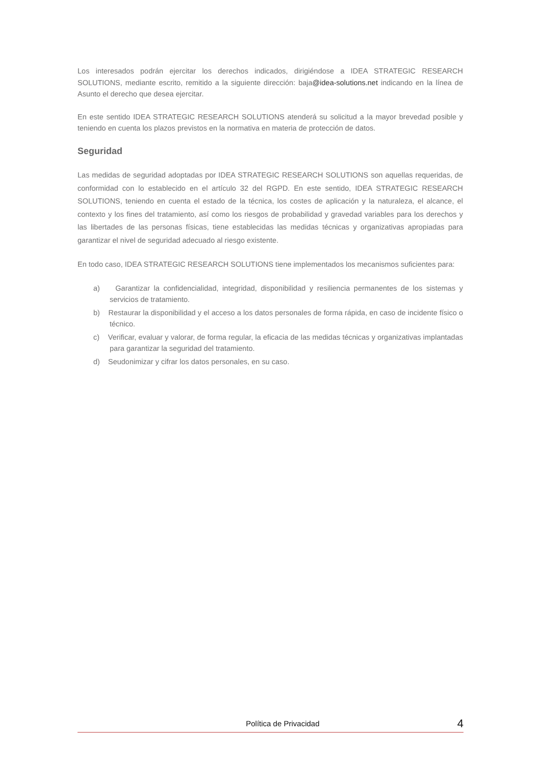Los interesados podrán ejercitar los derechos indicados, dirigiéndose a IDEA STRATEGIC RESEARCH SOLUTIONS, mediante escrito, remitido a la siguiente dirección: baja@idea-solutions.net indicando en la línea de Asunto el derecho que desea ejercitar.
En este sentido IDEA STRATEGIC RESEARCH SOLUTIONS atenderá su solicitud a la mayor brevedad posible y teniendo en cuenta los plazos previstos en la normativa en materia de protección de datos.
Seguridad
Las medidas de seguridad adoptadas por IDEA STRATEGIC RESEARCH SOLUTIONS son aquellas requeridas, de conformidad con lo establecido en el artículo 32 del RGPD. En este sentido, IDEA STRATEGIC RESEARCH SOLUTIONS, teniendo en cuenta el estado de la técnica, los costes de aplicación y la naturaleza, el alcance, el contexto y los fines del tratamiento, así como los riesgos de probabilidad y gravedad variables para los derechos y las libertades de las personas físicas, tiene establecidas las medidas técnicas y organizativas apropiadas para garantizar el nivel de seguridad adecuado al riesgo existente.
En todo caso, IDEA STRATEGIC RESEARCH SOLUTIONS tiene implementados los mecanismos suficientes para:
a) Garantizar la confidencialidad, integridad, disponibilidad y resiliencia permanentes de los sistemas y servicios de tratamiento.
b) Restaurar la disponibilidad y el acceso a los datos personales de forma rápida, en caso de incidente físico o técnico.
c) Verificar, evaluar y valorar, de forma regular, la eficacia de las medidas técnicas y organizativas implantadas para garantizar la seguridad del tratamiento.
d) Seudonimizar y cifrar los datos personales, en su caso.
Política de Privacidad 4